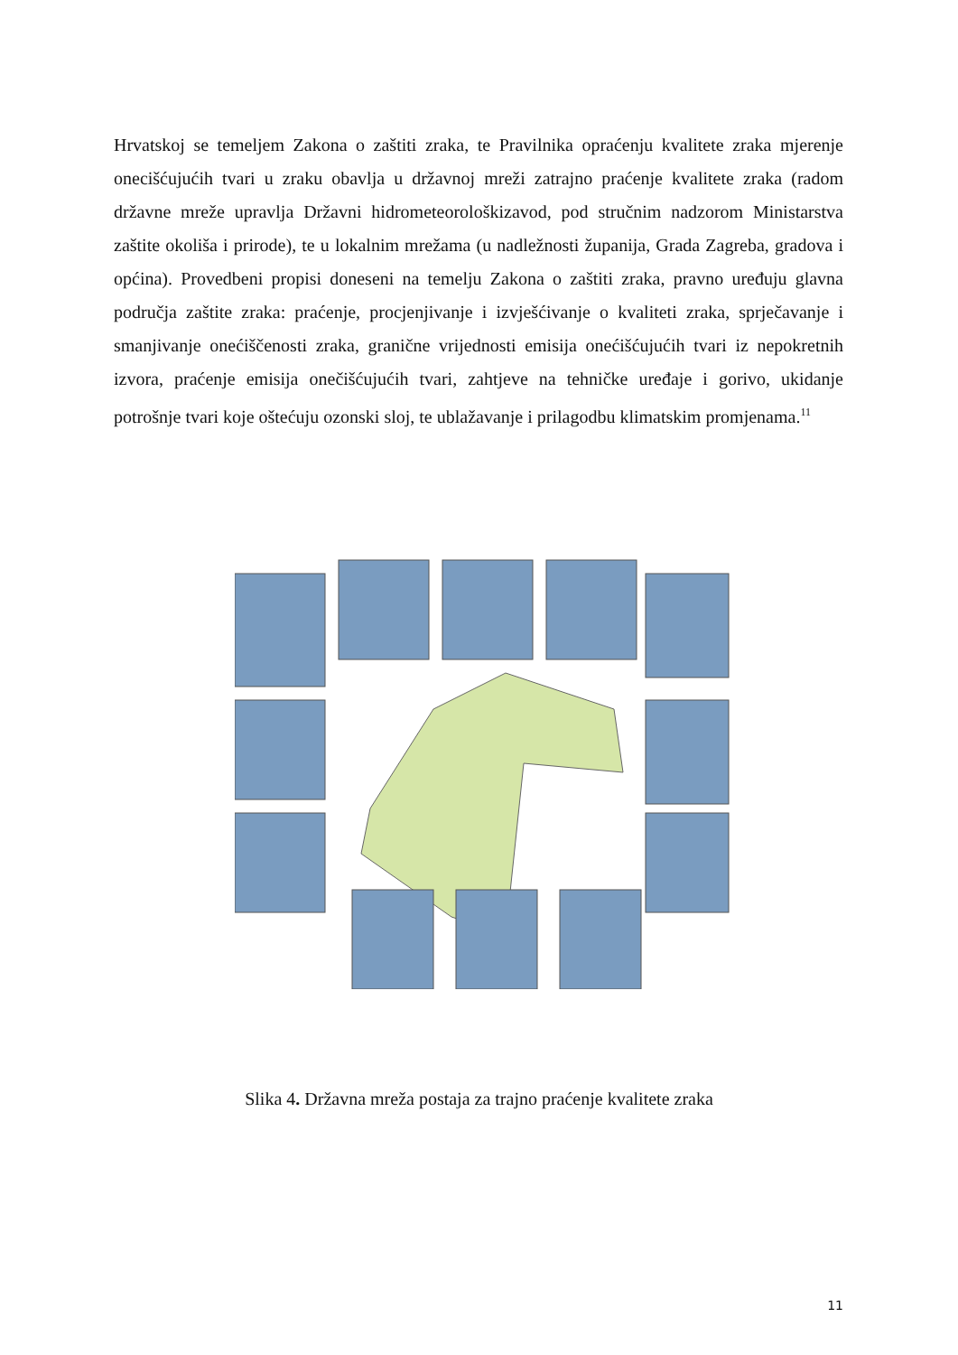Hrvatskoj se temeljem Zakona o zaštiti zraka, te Pravilnika opraćenju kvalitete zraka mjerenje onecišćujućih tvari u zraku obavlja u državnoj mreži zatrajno praćenje kvalitete zraka (radom državne mreže upravlja Državni hidrometeorološkizavod, pod stručnim nadzorom Ministarstva zaštite okoliša i prirode), te u lokalnim mrežama (u nadležnosti županija, Grada Zagreba, gradova i općina). Provedbeni propisi doneseni na temelju Zakona o zaštiti zraka, pravno uređuju glavna područja zaštite zraka: praćenje, procjenjivanje i izvješćivanje o kvaliteti zraka, sprječavanje i smanjivanje onećiščenosti zraka, granične vrijednosti emisija onećišćujućih tvari iz nepokretnih izvora, praćenje emisija onečišćujućih tvari, zahtjeve na tehničke uređaje i gorivo, ukidanje potrošnje tvari koje oštećuju ozonski sloj, te ublažavanje i prilagodbu klimatskim promjenama.<sup>11</sup>
Slika 4. Državna mreža postaja za trajno praćenje kvalitete zraka
11